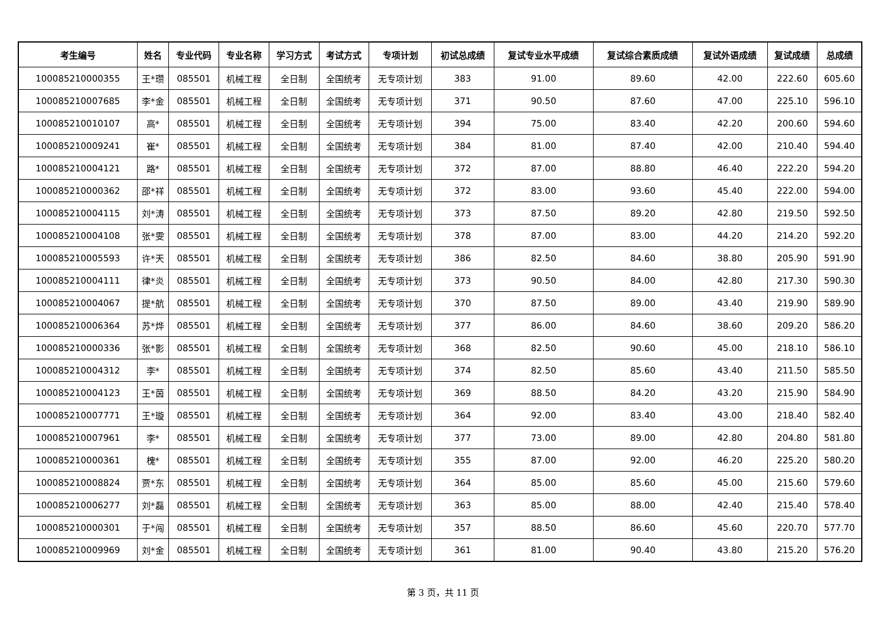| 考生编号 | 姓名 | 专业代码 | 专业名称 | 学习方式 | 考试方式 | 专项计划 | 初试总成绩 | 复试专业水平成绩 | 复试综合素质成绩 | 复试外语成绩 | 复试成绩 | 总成绩 |
| --- | --- | --- | --- | --- | --- | --- | --- | --- | --- | --- | --- | --- |
| 100085210000355 | 王*瓒 | 085501 | 机械工程 | 全日制 | 全国统考 | 无专项计划 | 383 | 91.00 | 89.60 | 42.00 | 222.60 | 605.60 |
| 100085210007685 | 李*金 | 085501 | 机械工程 | 全日制 | 全国统考 | 无专项计划 | 371 | 90.50 | 87.60 | 47.00 | 225.10 | 596.10 |
| 100085210010107 | 高* | 085501 | 机械工程 | 全日制 | 全国统考 | 无专项计划 | 394 | 75.00 | 83.40 | 42.20 | 200.60 | 594.60 |
| 100085210009241 | 崔* | 085501 | 机械工程 | 全日制 | 全国统考 | 无专项计划 | 384 | 81.00 | 87.40 | 42.00 | 210.40 | 594.40 |
| 100085210004121 | 路* | 085501 | 机械工程 | 全日制 | 全国统考 | 无专项计划 | 372 | 87.00 | 88.80 | 46.40 | 222.20 | 594.20 |
| 100085210000362 | 邵*祥 | 085501 | 机械工程 | 全日制 | 全国统考 | 无专项计划 | 372 | 83.00 | 93.60 | 45.40 | 222.00 | 594.00 |
| 100085210004115 | 刘*涛 | 085501 | 机械工程 | 全日制 | 全国统考 | 无专项计划 | 373 | 87.50 | 89.20 | 42.80 | 219.50 | 592.50 |
| 100085210004108 | 张*雯 | 085501 | 机械工程 | 全日制 | 全国统考 | 无专项计划 | 378 | 87.00 | 83.00 | 44.20 | 214.20 | 592.20 |
| 100085210005593 | 许*天 | 085501 | 机械工程 | 全日制 | 全国统考 | 无专项计划 | 386 | 82.50 | 84.60 | 38.80 | 205.90 | 591.90 |
| 100085210004111 | 律*炎 | 085501 | 机械工程 | 全日制 | 全国统考 | 无专项计划 | 373 | 90.50 | 84.00 | 42.80 | 217.30 | 590.30 |
| 100085210004067 | 提*航 | 085501 | 机械工程 | 全日制 | 全国统考 | 无专项计划 | 370 | 87.50 | 89.00 | 43.40 | 219.90 | 589.90 |
| 100085210006364 | 苏*烨 | 085501 | 机械工程 | 全日制 | 全国统考 | 无专项计划 | 377 | 86.00 | 84.60 | 38.60 | 209.20 | 586.20 |
| 100085210000336 | 张*影 | 085501 | 机械工程 | 全日制 | 全国统考 | 无专项计划 | 368 | 82.50 | 90.60 | 45.00 | 218.10 | 586.10 |
| 100085210004312 | 李* | 085501 | 机械工程 | 全日制 | 全国统考 | 无专项计划 | 374 | 82.50 | 85.60 | 43.40 | 211.50 | 585.50 |
| 100085210004123 | 王*茵 | 085501 | 机械工程 | 全日制 | 全国统考 | 无专项计划 | 369 | 88.50 | 84.20 | 43.20 | 215.90 | 584.90 |
| 100085210007771 | 王*璇 | 085501 | 机械工程 | 全日制 | 全国统考 | 无专项计划 | 364 | 92.00 | 83.40 | 43.00 | 218.40 | 582.40 |
| 100085210007961 | 李* | 085501 | 机械工程 | 全日制 | 全国统考 | 无专项计划 | 377 | 73.00 | 89.00 | 42.80 | 204.80 | 581.80 |
| 100085210000361 | 槐* | 085501 | 机械工程 | 全日制 | 全国统考 | 无专项计划 | 355 | 87.00 | 92.00 | 46.20 | 225.20 | 580.20 |
| 100085210008824 | 贾*东 | 085501 | 机械工程 | 全日制 | 全国统考 | 无专项计划 | 364 | 85.00 | 85.60 | 45.00 | 215.60 | 579.60 |
| 100085210006277 | 刘*磊 | 085501 | 机械工程 | 全日制 | 全国统考 | 无专项计划 | 363 | 85.00 | 88.00 | 42.40 | 215.40 | 578.40 |
| 100085210000301 | 于*闯 | 085501 | 机械工程 | 全日制 | 全国统考 | 无专项计划 | 357 | 88.50 | 86.60 | 45.60 | 220.70 | 577.70 |
| 100085210009969 | 刘*金 | 085501 | 机械工程 | 全日制 | 全国统考 | 无专项计划 | 361 | 81.00 | 90.40 | 43.80 | 215.20 | 576.20 |
第 3 页，共 11 页